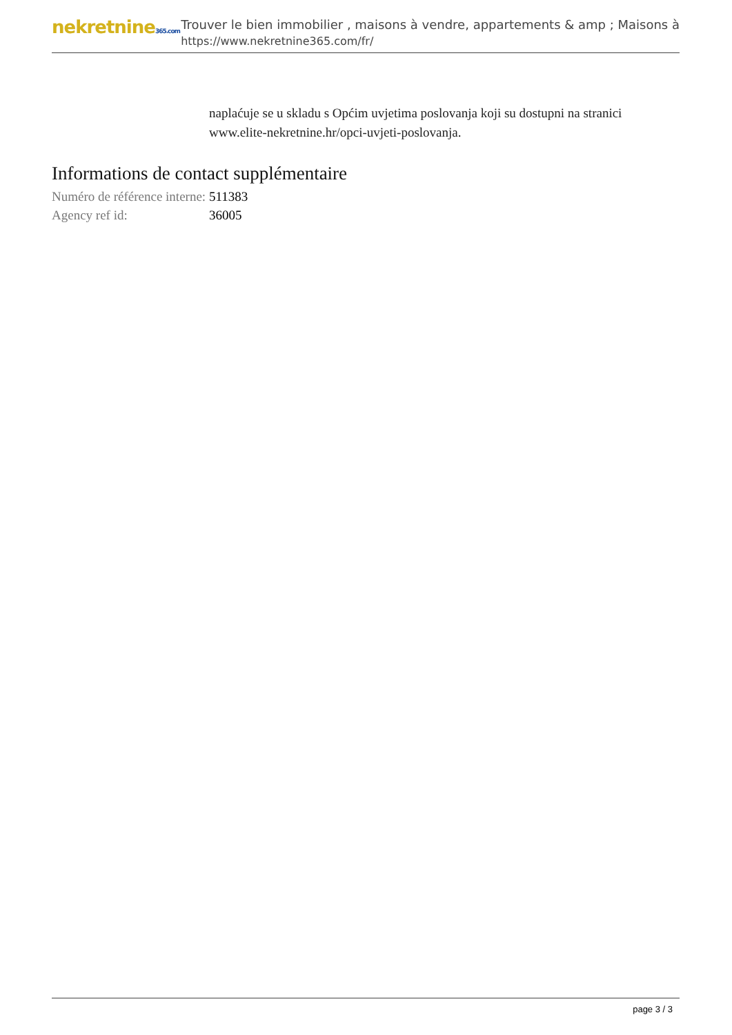nekretnine365.com
Trouver le bien immobilier , maisons à vendre, appartements & amp ; Maisons à
https://www.nekretnine365.com/fr/
naplaćuje se u skladu s Općim uvjetima poslovanja koji su dostupni na stranici www.elite-nekretnine.hr/opci-uvjeti-poslovanja.
Informations de contact supplémentaire
| Numéro de référence interne: | 511383 |
| Agency ref id: | 36005 |
page 3 / 3